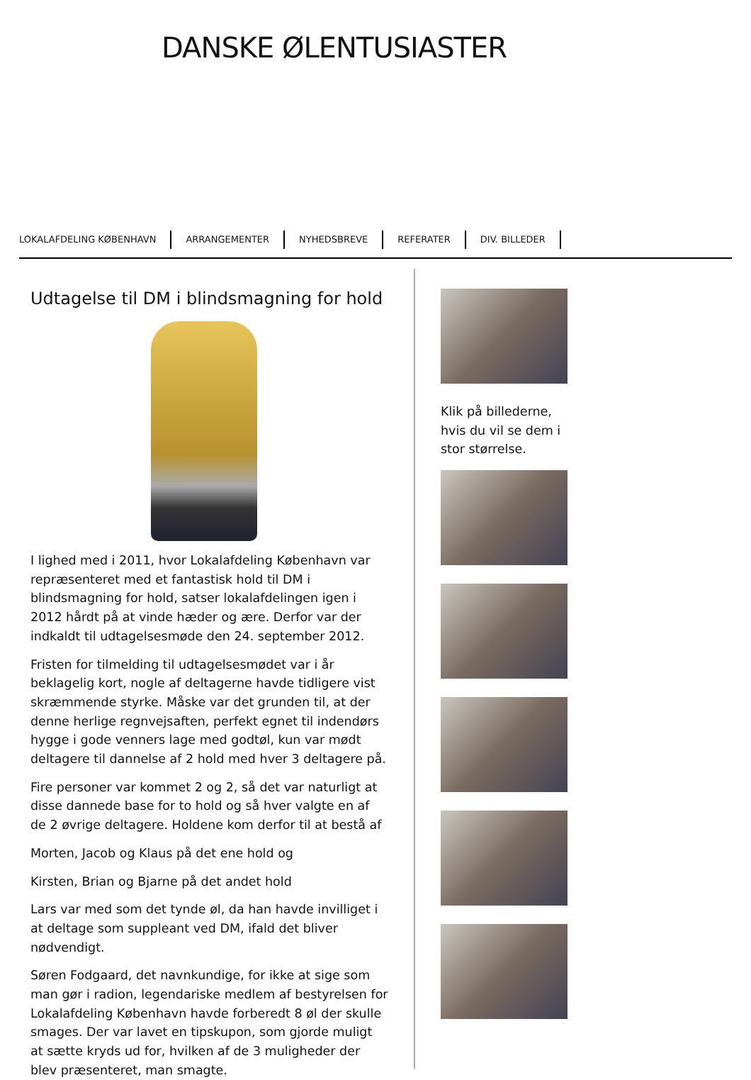DANSKE ØLENTUSIASTER
LOKALAFDELING KØBENHAVN ARRANGEMENTER NYHEDSBREVE REFERATER DIV. BILLEDER
Udtagelse til DM i blindsmagning for hold
I lighed med i 2011, hvor Lokalafdeling København var repræsenteret med et fantastisk hold til DM i blindsmagning for hold, satser lokalafdelingen igen i 2012 hårdt på at vinde hæder og ære. Derfor var der indkaldt til udtagelsesmøde den 24. september 2012.
Fristen for tilmelding til udtagelsesmødet var i år beklagelig kort, nogle af deltagerne havde tidligere vist skræmmende styrke. Måske var det grunden til, at der denne herlige regnvejsaften, perfekt egnet til indendørs hygge i gode venners lage med godtøl, kun var mødt deltagere til dannelse af 2 hold med hver 3 deltagere på.
Fire personer var kommet 2 og 2, så det var naturligt at disse dannede base for to hold og så hver valgte en af de 2 øvrige deltagere. Holdene kom derfor til at bestå af
Morten, Jacob og Klaus på det ene hold og
Kirsten, Brian og Bjarne på det andet hold
Lars var med som det tynde øl, da han havde invilliget i at deltage som suppleant ved DM, ifald det bliver nødvendigt.
Søren Fodgaard, det navnkundige, for ikke at sige som man gør i radion, legendariske medlem af bestyrelsen for Lokalafdeling København havde forberedt 8 øl der skulle smages. Der var lavet en tipskupon, som gjorde muligt at sætte kryds ud for, hvilken af de 3 muligheder der blev præsenteret, man smagte.
Klik på billederne, hvis du vil se dem i stor størrelse.